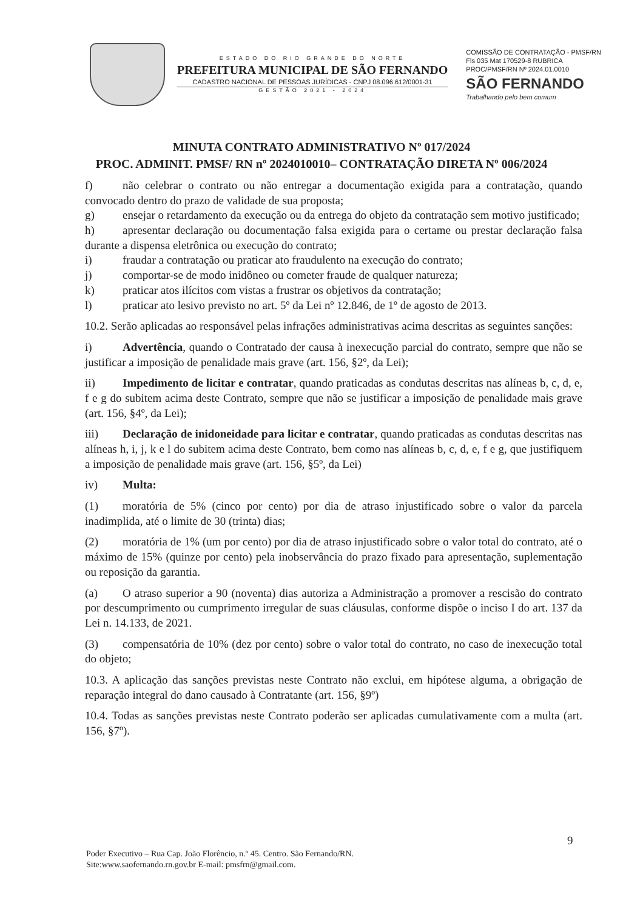ESTADO DO RIO GRANDE DO NORTE
PREFEITURA MUNICIPAL DE SÃO FERNANDO
CADASTRO NACIONAL DE PESSOAS JURÍDICAS - CNPJ 08.096.612/0001-31
GESTÃO 2021 - 2024
COMISSÃO DE CONTRATAÇÃO - PMSF/RN
Fls 035 Mat 170529-8 RUBRICA
PROC/PMSF/RN Nº 2024.01.0010
SÃO FERNANDO
Trabalhando pelo bem comum
MINUTA CONTRATO ADMINISTRATIVO Nº 017/2024
PROC. ADMINIT. PMSF/ RN nº 2024010010– CONTRATAÇÃO DIRETA Nº 006/2024
f) não celebrar o contrato ou não entregar a documentação exigida para a contratação, quando convocado dentro do prazo de validade de sua proposta;
g) ensejar o retardamento da execução ou da entrega do objeto da contratação sem motivo justificado;
h) apresentar declaração ou documentação falsa exigida para o certame ou prestar declaração falsa durante a dispensa eletrônica ou execução do contrato;
i) fraudar a contratação ou praticar ato fraudulento na execução do contrato;
j) comportar-se de modo inidôneo ou cometer fraude de qualquer natureza;
k) praticar atos ilícitos com vistas a frustrar os objetivos da contratação;
l) praticar ato lesivo previsto no art. 5º da Lei nº 12.846, de 1º de agosto de 2013.
10.2. Serão aplicadas ao responsável pelas infrações administrativas acima descritas as seguintes sanções:
i) Advertência, quando o Contratado der causa à inexecução parcial do contrato, sempre que não se justificar a imposição de penalidade mais grave (art. 156, §2º, da Lei);
ii) Impedimento de licitar e contratar, quando praticadas as condutas descritas nas alíneas b, c, d, e, f e g do subitem acima deste Contrato, sempre que não se justificar a imposição de penalidade mais grave (art. 156, §4º, da Lei);
iii) Declaração de inidoneidade para licitar e contratar, quando praticadas as condutas descritas nas alíneas h, i, j, k e l do subitem acima deste Contrato, bem como nas alíneas b, c, d, e, f e g, que justifiquem a imposição de penalidade mais grave (art. 156, §5º, da Lei)
iv) Multa:
(1) moratória de 5% (cinco por cento) por dia de atraso injustificado sobre o valor da parcela inadimplida, até o limite de 30 (trinta) dias;
(2) moratória de 1% (um por cento) por dia de atraso injustificado sobre o valor total do contrato, até o máximo de 15% (quinze por cento) pela inobservância do prazo fixado para apresentação, suplementação ou reposição da garantia.
(a) O atraso superior a 90 (noventa) dias autoriza a Administração a promover a rescisão do contrato por descumprimento ou cumprimento irregular de suas cláusulas, conforme dispõe o inciso I do art. 137 da Lei n. 14.133, de 2021.
(3) compensatória de 10% (dez por cento) sobre o valor total do contrato, no caso de inexecução total do objeto;
10.3. A aplicação das sanções previstas neste Contrato não exclui, em hipótese alguma, a obrigação de reparação integral do dano causado à Contratante (art. 156, §9º)
10.4. Todas as sanções previstas neste Contrato poderão ser aplicadas cumulativamente com a multa (art. 156, §7º).
9
Poder Executivo – Rua Cap. João Florêncio, n.º 45. Centro. São Fernando/RN.
Site:www.saofernando.rn.gov.br E-mail: pmsfrn@gmail.com.